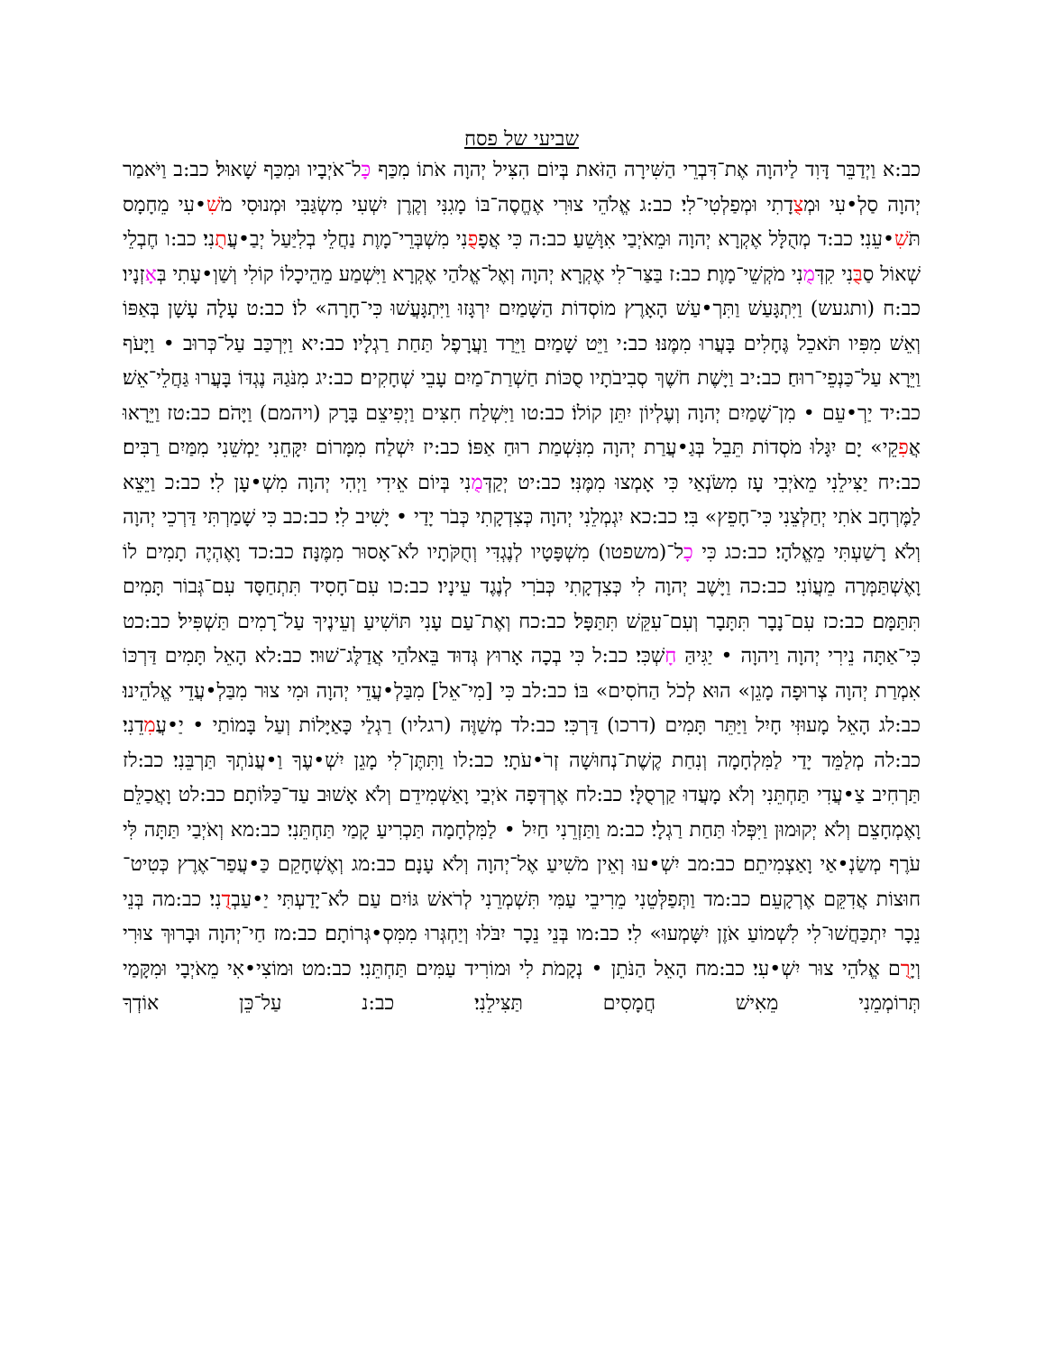שביעי של פסח
כב:א וַיְדַבֵּר דָּוִד לַיהוָה אֶת־דִּבְרֵי הַשִּׁירָה הַזֹּאת בְּיוֹם הִצִּיל יְהוָה אֹתוֹ מִכַּף כָּל־אֹיְבָיו וּמִכַּף שָׁאוּל׃ כב:ב וַיֹּאמַר יְהוָה סַלְ•עִי וּמְצֻדָתִי וּמְפַלְטִי־לִי׃ כב:ג אֱלֹהֵי צוּרִי אֶחֱסֶה־בּוֹ מָגִנִּי וְקֶרֶן יִשְׁעִי מִשְׂגַּבִּי וּמְנוּסִי מֹשִׁ•עִי מֵחָמָס תֹּשִׁ•עֵנִי׃ כב:ד מְהֻלָּל אֶקְרָא יְהוָה וּמֵאֹיְבַי אִוָּשֵׁעַ׃ כב:ה כִּי אֲפָפֻנִי מִשְׁבְּרֵי־מָוֶת נַחֲלֵי בְלִיַּעַל יְבַ•עֲתֻנִי׃ כב:ו חֶבְלֵי שְׁאוֹל סַבֻּנִי קִדְּמֻנִי מֹקְשֵׁי־מָוֶת׃ כב:ז בַּצַּר־לִי אֶקְרָא יְהוָה וְאֶל־אֱלֹהַי אֶקְרָא וַיִּשְׁמַע מֵהֵיכָלוֹ קוֹלִי וְשַׁוְ•עָתִי בְּאָזְנָיו׃ כב:ח (ותגעש) וַיִּתְגָּעַשׁ וַתִּרְ•עַשׁ הָאָרֶץ מוֹסְדוֹת הַשָּׁמַיִם יִרְגָּזוּ וַיִּתְגָּעֲשׁוּ כִּי־חָרָה» לוֹ׃ כב:ט עָלָה עָשָׁן בְּאַפּוֹ וְאֵשׁ מִפִּיו תֹּאכֵל גֶּחָלִים בָּעֲרוּ מִמֶּנּוּ׃ כב:י וַיֵּט שָׁמַיִם וַיֵּרַד וַעֲרָפֶל תַּחַת רַגְלָיו׃ כב:יא וַיִּרְכַּב עַל־כְּרוּב • וַיָּעֹף וַיֵּרָא עַל־כַּנְפֵי־רוּחַ׃ כב:יב וַיָּשֶׁת חֹשֶׁךְ סְבִיבֹתָיו סֻכּוֹת חַשְׁרַת־מַיִם עָבֵי שְׁחָקִים׃ כב:יג מִנֹּגַהּ נֶגְדּוֹ בָּעֲרוּ גַּחֲלֵי־אֵשׁ׃ כב:יד יַרְ•עֵם • מִן־שָׁמַיִם יְהוָה וְעֶלְיוֹן יִתֵּן קוֹלוֹ׃ כב:טו וַיִּשְׁלַח חִצִּים וַיְפִיצֵם בָּרָק (ויהמם) וַיָּהֹם׃ כב:טז וַיֵּרָאוּ אֲפִקֵי» יָם יִגָּלוּ מֹסְדוֹת תֵּבֵל בְּגַ•עֲרַת יְהוָה מִנִּשְׁמַת רוּחַ אַפּוֹ׃ כב:יז יִשְׁלַח מִמָּרוֹם יִקָּחֵנִי יַמְשֵׁנִי מִמַּיִם רַבִּים׃ כב:יח יַצִּילֵנִי מֵאֹיְבִי עָז מִשֹּׂנְאַי כִּי אָמְצוּ מִמֶּנִּי׃ כב:יט יְקַדְּמֻנִי בְּיוֹם אֵידִי וַיְהִי יְהוָה מִשְׁ•עָן לִי׃ כב:כ וַיֵּצֵא לַמֶּרְחָב אֹתִי יְחַלְּצֵנִי כִּי־חָפֵץ» בִּי׃ כב:כא יִגְמְלֵנִי יְהוָה כְּצִדְקָתִי כְּבֹר יָדַי • יָשִׁיב לִי׃ כב:כב כִּי שָׁמַרְתִּי דַּרְכֵי יְהוָה וְלֹא רָשַׁעְתִּי מֵאֱלֹהָי׃ כב:כג כִּי כָל־(משפטו) מִשְׁפָּטָיו לְנֶגְדִּי וְחֻקֹּתָיו לֹא־אָסוּר מִמֶּנָּה׃ כב:כד וָאֶהְיֶה תָמִים לוֹ וָאֶשְׁתַּמְּרָה מֵעֲוֹנִי׃ כב:כה וַיָּשֶׁב יְהוָה לִי כְּצִדְקָתִי כְּבֹרִי לְנֶגֶד עֵינָיו׃ כב:כו עִם־חָסִיד תִּתְחַסָּד עִם־גְּבוֹר תָּמִים תִּתַּמָּם׃ כב:כז עִם־נָבָר תִּתָּבָר וְעִם־עִקֵּשׁ תִּתַּפָּל׃ כב:כח וְאֶת־עַם עָנִי תּוֹשִׁיעַ וְעֵינֶיךָ עַל־רָמִים תַּשְׁפִּיל׃ כב:כט כִּי־אַתָּה נֵירִי יְהוָה וַיהוָה • יַגִּיהַּ חָשְׁכִּי׃ כב:ל כִּי בְכָה אָרוּץ גְּדוּד בֵּאלֹהַי אֲדַלֶּג־שׁוּר׃ כב:לא הָאֵל תָּמִים דַּרְכּוֹ אִמְרַת יְהוָה צְרוּפָה מָגֵן» הוּא לְכֹל הַחֹסִים» בּוֹ׃ כב:לב כִּי [מִי־אֵל] מִבַּלְ•עֲדֵי יְהוָה וּמִי צוּר מִבַּלְ•עֲדֵי אֱלֹהֵינוּ׃ כב:לג הָאֵל מָעוּזִּי חָיִל וַיַּתֵּר תָּמִים (דרכו) דַּרְכִּי׃ כב:לד מְשַׁוֶּה (רגליו) רַגְלַי כָּאַיָּלוֹת וְעַל בָּמוֹתַי • יַ•עֲמִדֵנִי׃ כב:לה מְלַמֵּד יָדַי לַמִּלְחָמָה וְנִחַת קֶשֶׁת־נְחוּשָׁה זְרֹ•עֹתָי׃ כב:לו וַתִּתֶּן־לִי מָגֵן יִשְׁ•עֶךָ וַ•עֲנֹתְךָ תַּרְבֵּנִי׃ כב:לז תַּרְחִיב צַ•עֲדִי תַּחְתֵּנִי וְלֹא מָעֲדוּ קַרְסֻלָּי׃ כב:לח אֶרְדְּפָה אֹיְבַי וָאַשְׁמִידֵם וְלֹא אָשׁוּב עַד־כַּלּוֹתָם׃ כב:לט וָאֲכַלֵּם וָאֶמְחָצֵם וְלֹא יְקוּמוּן וַיִּפְּלוּ תַּחַת רַגְלָי׃ כב:מ וַתַּזְרֵנִי חַיִל • לַמִּלְחָמָה תַּכְרִיעַ קָמַי תַּחְתֵּנִי׃ כב:מא וְאֹיְבַי תַּתָּה לִּי עֹרֶף מְשַׂנְ•אַי וָאַצְמִיתֵם׃ כב:מב יִשְׁ•עוּ וְאֵין מֹשִׁיעַ אֶל־יְהוָה וְלֹא עָנָם׃ כב:מג וְאֶשְׁחָקֵם כַּ•עֲפַר־אֶרֶץ כְּטִיט־חוּצוֹת אֲדִקֵּם אֶרְקָעֵם׃ כב:מד וַתְּפַלְּטֵנִי מֵרִיבֵי עַמִּי תִּשְׁמְרֵנִי לְרֹאשׁ גּוֹיִם עַם לֹא־יָדַעְתִּי יַ•עַבְדֻנִי׃ כב:מה בְּנֵי נֵכָר יִתְכַּחֲשׁוּ־לִי לִשְׁמוֹעַ אֹזֶן יִשָּׁמְעוּ» לִי׃ כב:מו בְּנֵי נֵכָר יִבֹּלוּ וְיַחְגְּרוּ מִמִּסְ•גְּרוֹתָם׃ כב:מז חַי־יְהוָה וּבָרוּךְ צוּרִי וְיָרֻם אֱלֹהֵי צוּר יִשְׁ•עִי׃ כב:מח הָאֵל הַנֹּתֵן • נְקָמֹת לִי וּמוֹרִיד עַמִּים תַּחְתֵּנִי׃ כב:מט וּמוֹצִי•אִי מֵאֹיְבָי וּמִקָּמַי תְּרוֹמְמֵנִי מֵאִישׁ חֲמָסִים תַּצִּילֵנִי׃ כב:נ עַל־כֵּן אוֹדְךָ